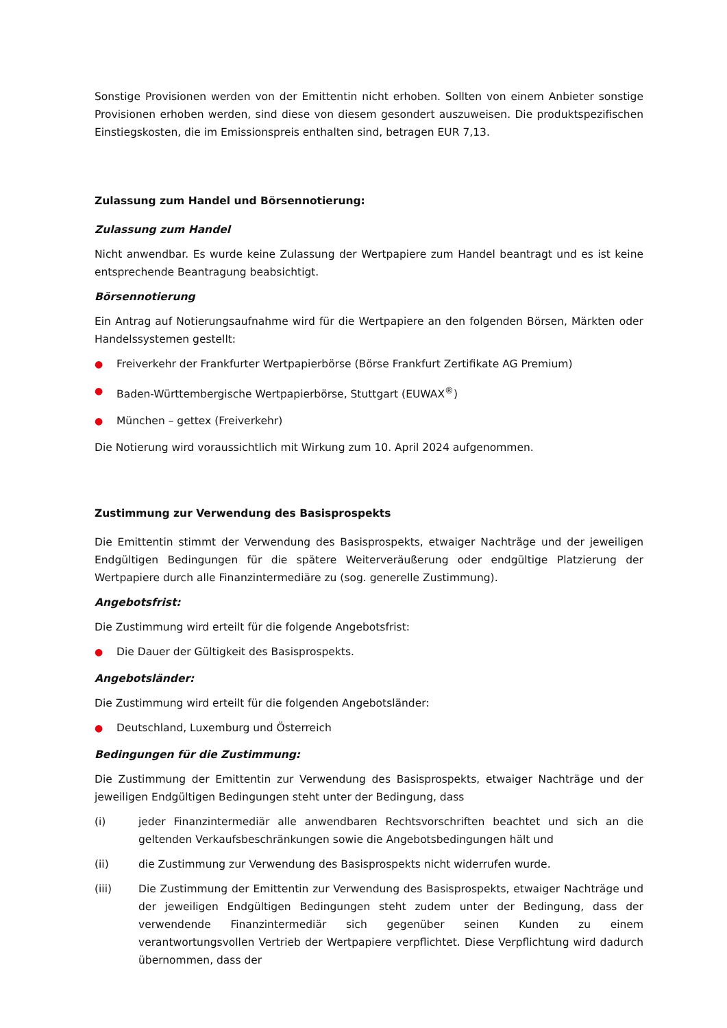Sonstige Provisionen werden von der Emittentin nicht erhoben. Sollten von einem Anbieter sonstige Provisionen erhoben werden, sind diese von diesem gesondert auszuweisen. Die produktspezifischen Einstiegskosten, die im Emissionspreis enthalten sind, betragen EUR 7,13.
Zulassung zum Handel und Börsennotierung:
Zulassung zum Handel
Nicht anwendbar. Es wurde keine Zulassung der Wertpapiere zum Handel beantragt und es ist keine entsprechende Beantragung beabsichtigt.
Börsennotierung
Ein Antrag auf Notierungsaufnahme wird für die Wertpapiere an den folgenden Börsen, Märkten oder Handelssystemen gestellt:
● Freiverkehr der Frankfurter Wertpapierbörse (Börse Frankfurt Zertifikate AG Premium)
● Baden-Württembergische Wertpapierbörse, Stuttgart (EUWAX<sup>®</sup>)
● München – gettex (Freiverkehr)
Die Notierung wird voraussichtlich mit Wirkung zum 10. April 2024 aufgenommen.
Zustimmung zur Verwendung des Basisprospekts
Die Emittentin stimmt der Verwendung des Basisprospekts, etwaiger Nachträge und der jeweiligen Endgültigen Bedingungen für die spätere Weiterveräußerung oder endgültige Platzierung der Wertpapiere durch alle Finanzintermediäre zu (sog. generelle Zustimmung).
Angebotsfrist:
Die Zustimmung wird erteilt für die folgende Angebotsfrist:
● Die Dauer der Gültigkeit des Basisprospekts.
Angebotsländer:
Die Zustimmung wird erteilt für die folgenden Angebotsländer:
● Deutschland, Luxemburg und Österreich
Bedingungen für die Zustimmung:
Die Zustimmung der Emittentin zur Verwendung des Basisprospekts, etwaiger Nachträge und der jeweiligen Endgültigen Bedingungen steht unter der Bedingung, dass
(i) jeder Finanzintermediär alle anwendbaren Rechtsvorschriften beachtet und sich an die geltenden Verkaufsbeschränkungen sowie die Angebotsbedingungen hält und
(ii) die Zustimmung zur Verwendung des Basisprospekts nicht widerrufen wurde.
(iii) Die Zustimmung der Emittentin zur Verwendung des Basisprospekts, etwaiger Nachträge und der jeweiligen Endgültigen Bedingungen steht zudem unter der Bedingung, dass der verwendende Finanzintermediär sich gegenüber seinen Kunden zu einem verantwortungsvollen Vertrieb der Wertpapiere verpflichtet. Diese Verpflichtung wird dadurch übernommen, dass der